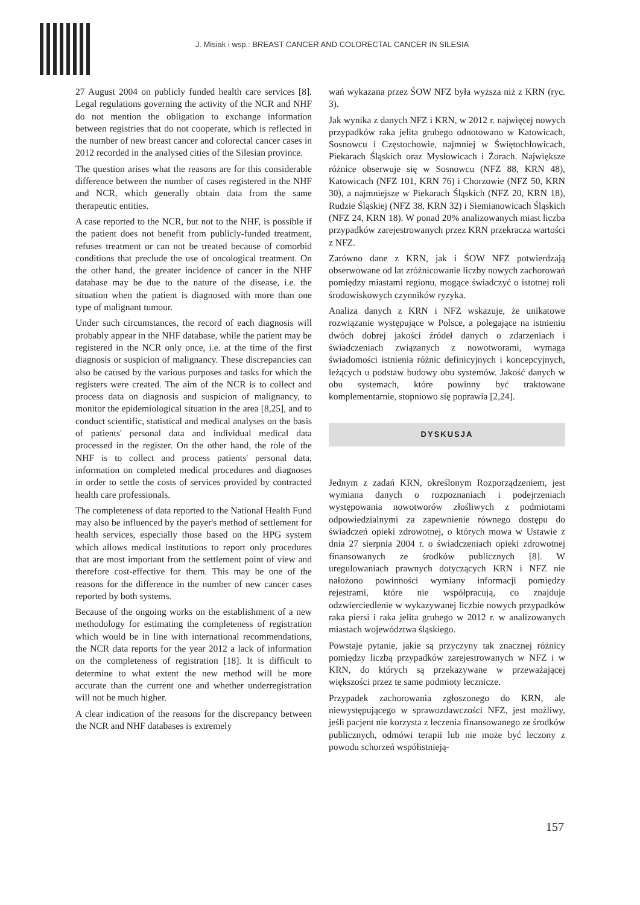J. Misiak i wsp.: BREAST CANCER AND COLORECTAL CANCER IN SILESIA
27 August 2004 on publicly funded health care services [8]. Legal regulations governing the activity of the NCR and NHF do not mention the obligation to exchange information between registries that do not cooperate, which is reflected in the number of new breast cancer and colorectal cancer cases in 2012 recorded in the analysed cities of the Silesian province.
The question arises what the reasons are for this considerable difference between the number of cases registered in the NHF and NCR, which generally obtain data from the same therapeutic entities.
A case reported to the NCR, but not to the NHF, is possible if the patient does not benefit from publicly-funded treatment, refuses treatment or can not be treated because of comorbid conditions that preclude the use of oncological treatment. On the other hand, the greater incidence of cancer in the NHF database may be due to the nature of the disease, i.e. the situation when the patient is diagnosed with more than one type of malignant tumour.
Under such circumstances, the record of each diagnosis will probably appear in the NHF database, while the patient may be registered in the NCR only once, i.e. at the time of the first diagnosis or suspicion of malignancy. These discrepancies can also be caused by the various purposes and tasks for which the registers were created. The aim of the NCR is to collect and process data on diagnosis and suspicion of malignancy, to monitor the epidemiological situation in the area [8,25], and to conduct scientific, statistical and medical analyses on the basis of patients' personal data and individual medical data processed in the register. On the other hand, the role of the NHF is to collect and process patients' personal data, information on completed medical procedures and diagnoses in order to settle the costs of services provided by contracted health care professionals.
The completeness of data reported to the National Health Fund may also be influenced by the payer's method of settlement for health services, especially those based on the HPG system which allows medical institutions to report only procedures that are most important from the settlement point of view and therefore cost-effective for them. This may be one of the reasons for the difference in the number of new cancer cases reported by both systems.
Because of the ongoing works on the establishment of a new methodology for estimating the completeness of registration which would be in line with international recommendations, the NCR data reports for the year 2012 a lack of information on the completeness of registration [18]. It is difficult to determine to what extent the new method will be more accurate than the current one and whether underregistration will not be much higher.
A clear indication of the reasons for the discrepancy between the NCR and NHF databases is extremely
wań wykazana przez ŚOW NFZ była wyższa niż z KRN (ryc. 3).
Jak wynika z danych NFZ i KRN, w 2012 r. najwięcej nowych przypadków raka jelita grubego odnotowano w Katowicach, Sosnowcu i Częstochowie, najmniej w Świętochłowicach, Piekarach Śląskich oraz Mysłowicach i Żorach. Największe różnice obserwuje się w Sosnowcu (NFZ 88, KRN 48), Katowicach (NFZ 101, KRN 76) i Chorzowie (NFZ 50, KRN 30), a najmniejsze w Piekarach Śląskich (NFZ 20, KRN 18), Rudzie Śląskiej (NFZ 38, KRN 32) i Siemianowicach Śląskich (NFZ 24, KRN 18). W ponad 20% analizowanych miast liczba przypadków zarejestrowanych przez KRN przekracza wartości z NFZ.
Zarówno dane z KRN, jak i ŚOW NFZ potwierdzają obserwowane od lat zróżnicowanie liczby nowych zachorowań pomiędzy miastami regionu, mogące świadczyć o istotnej roli środowiskowych czynników ryzyka.
Analiza danych z KRN i NFZ wskazuje, że unikatowe rozwiązanie występujące w Polsce, a polegające na istnieniu dwóch dobrej jakości źródeł danych o zdarzeniach i świadczeniach związanych z nowotworami, wymaga świadomości istnienia różnic definicyjnych i koncepcyjnych, leżących u podstaw budowy obu systemów. Jakość danych w obu systemach, które powinny być traktowane komplementarnie, stopniowo się poprawia [2,24].
DYSKUSJA
Jednym z zadań KRN, określonym Rozporządzeniem, jest wymiana danych o rozpoznaniach i podejrzeniach występowania nowotworów złośliwych z podmiotami odpowiedzialnymi za zapewnienie równego dostępu do świadczeń opieki zdrowotnej, o których mowa w Ustawie z dnia 27 sierpnia 2004 r. o świadczeniach opieki zdrowotnej finansowanych ze środków publicznych [8]. W uregulowaniach prawnych dotyczących KRN i NFZ nie nałożono powinności wymiany informacji pomiędzy rejestrami, które nie współpracują, co znajduje odzwierciedlenie w wykazywanej liczbie nowych przypadków raka piersi i raka jelita grubego w 2012 r. w analizowanych miastach województwa śląskiego.
Powstaje pytanie, jakie są przyczyny tak znacznej różnicy pomiędzy liczbą przypadków zarejestrowanych w NFZ i w KRN, do których są przekazywane w przeważającej większości przez te same podmioty lecznicze.
Przypadek zachorowania zgłoszonego do KRN, ale niewystępującego w sprawozdawczości NFZ, jest możliwy, jeśli pacjent nie korzysta z leczenia finansowanego ze środków publicznych, odmówi terapii lub nie może być leczony z powodu schorzeń współistnieją-
157